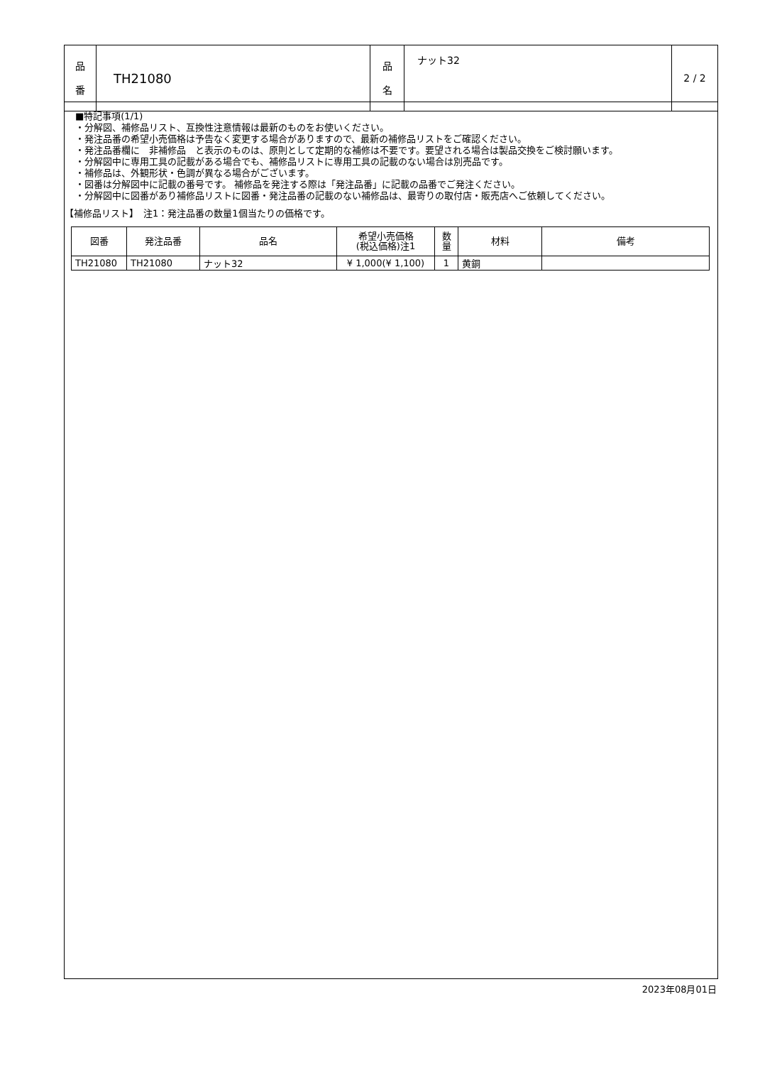| 品 番 | TH21080 | 品 名 | ナット32 | 2 / 2 |
■特記事項(1/1)
・分解図、補修品リスト、互換性注意情報は最新のものをお使いください。
・発注品番の希望小売価格は予告なく変更する場合がありますので、最新の補修品リストをご確認ください。
・発注品番欄に　非補修品　と表示のものは、原則として定期的な補修は不要です。要望される場合は製品交換をご検討願います。
・分解図中に専用工具の記載がある場合でも、補修品リストに専用工具の記載のない場合は別売品です。
・補修品は、外観形状・色調が異なる場合がございます。
・図番は分解図中に記載の番号です。 補修品を発注する際は「発注品番」に記載の品番でご発注ください。
・分解図中に図番があり補修品リストに図番・発注品番の記載のない補修品は、最寄りの取付店・販売店へご依頼してください。
【補修品リスト】　注1：発注品番の数量1個当たりの価格です。
| 図番 | 発注品番 | 品名 | 希望小売価格 (税込価格)注1 | 数 量 | 材料 | 備考 |
| --- | --- | --- | --- | --- | --- | --- |
| TH21080 | TH21080 | ナット32 | ¥ 1,000(¥ 1,100) | 1 | 黄銅 | |
2023年08月01日